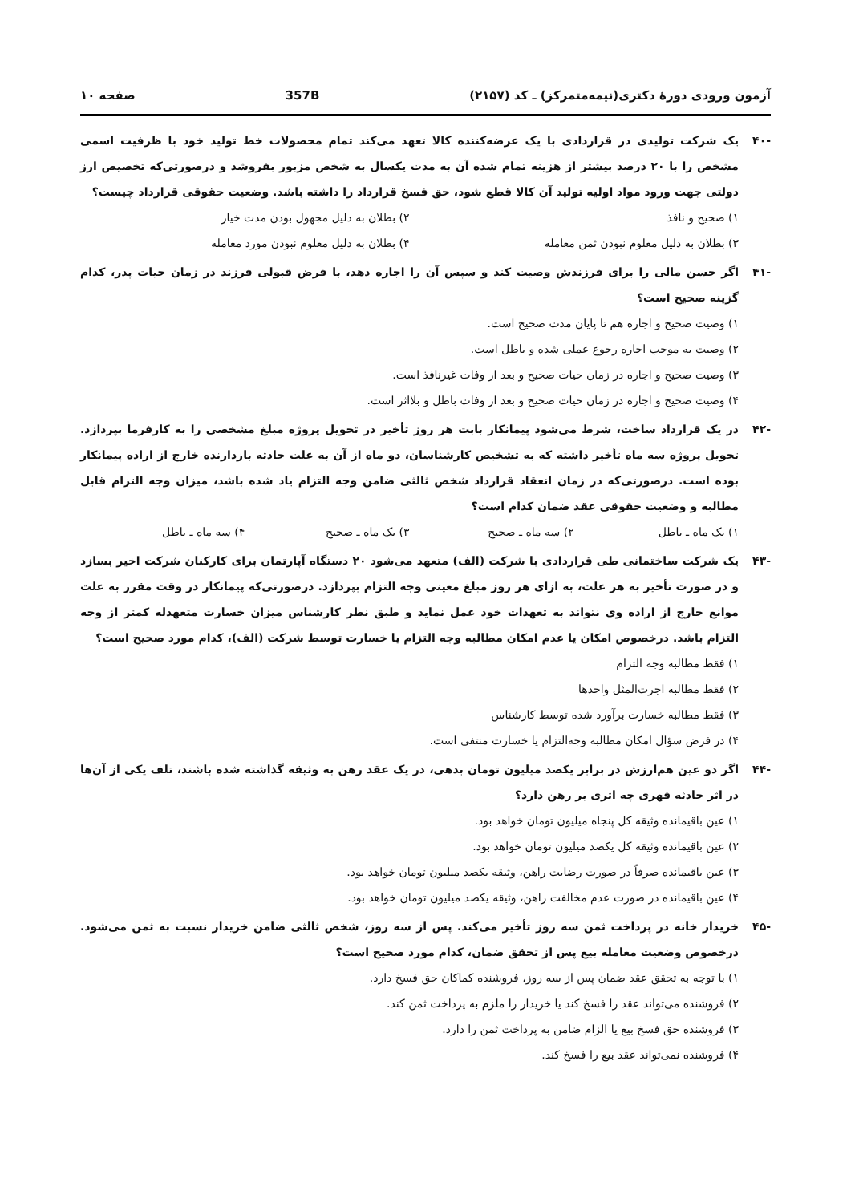آزمون ورودی دورهٔ دکتری(نیمه‌متمرکز) ـ کد (۲۱۵۷) 357B صفحه ۱۰
-۴۰ یک شرکت تولیدی در قراردادی با یک عرضه‌کننده کالا تعهد می‌کند تمام محصولات خط تولید خود با ظرفیت اسمی مشخص را با ۲۰ درصد بیشتر از هزینه تمام شده آن به مدت یکسال به شخص مزبور بفروشد و درصورتی‌که تخصیص ارز دولتی جهت ورود مواد اولیه تولید آن کالا قطع شود، حق فسخ قرارداد را داشته باشد. وضعیت حقوقی قرارداد چیست؟
۱) صحیح و نافذ
۲) بطلان به دلیل مجهول بودن مدت خیار
۳) بطلان به دلیل معلوم نبودن ثمن معامله
۴) بطلان به دلیل معلوم نبودن مورد معامله
-۴۱ اگر حسن مالی را برای فرزندش وصیت کند و سپس آن را اجاره دهد، با فرض قبولی فرزند در زمان حیات پدر، کدام گزینه صحیح است؟
۱) وصیت صحیح و اجاره هم تا پایان مدت صحیح است.
۲) وصیت به موجب اجاره رجوع عملی شده و باطل است.
۳) وصیت صحیح و اجاره در زمان حیات صحیح و بعد از وفات غیرنافذ است.
۴) وصیت صحیح و اجاره در زمان حیات صحیح و بعد از وفات باطل و بلااثر است.
-۴۲ در یک قرارداد ساخت، شرط می‌شود پیمانکار بابت هر روز تأخیر در تحویل پروژه مبلغ مشخصی را به کارفرما بپردازد. تحویل پروژه سه ماه تأخیر داشته که به تشخیص کارشناسان، دو ماه از آن به علت حادثه بازدارنده خارج از اراده پیمانکار بوده است. درصورتی‌که در زمان انعقاد قرارداد شخص ثالثی ضامن وجه التزام یاد شده باشد، میزان وجه التزام قابل مطالبه و وضعیت حقوقی عقد ضمان کدام است؟
۱) یک ماه ـ باطل
۲) سه ماه ـ صحیح
۳) یک ماه ـ صحیح
۴) سه ماه ـ باطل
-۴۳ یک شرکت ساختمانی طی قراردادی با شرکت (الف) متعهد می‌شود ۲۰ دستگاه آپارتمان برای کارکنان شرکت اخیر بسازد و در صورت تأخیر به هر علت، به ازای هر روز مبلغ معینی وجه التزام بپردازد. درصورتی‌که پیمانکار در وقت مقرر به علت موانع خارج از اراده وی نتواند به تعهدات خود عمل نماید و طبق نظر کارشناس میزان خسارت متعهدله کمتر از وجه التزام باشد. درخصوص امکان یا عدم امکان مطالبه وجه التزام یا خسارت توسط شرکت (الف)، کدام مورد صحیح است؟
۱) فقط مطالبه وجه التزام
۲) فقط مطالبه اجرت‌المثل واحدها
۳) فقط مطالبه خسارت برآورد شده توسط کارشناس
۴) در فرض سؤال امکان مطالبه وجه‌التزام یا خسارت منتفی است.
-۴۴ اگر دو عین هم‌ارزش در برابر یکصد میلیون تومان بدهی، در یک عقد رهن به وثیقه گذاشته شده باشند، تلف یکی از آن‌ها در اثر حادثه قهری چه اثری بر رهن دارد؟
۱) عین باقیمانده وثیقه کل پنجاه میلیون تومان خواهد بود.
۲) عین باقیمانده وثیقه کل یکصد میلیون تومان خواهد بود.
۳) عین باقیمانده صرفاً در صورت رضایت راهن، وثیقه یکصد میلیون تومان خواهد بود.
۴) عین باقیمانده در صورت عدم مخالفت راهن، وثیقه یکصد میلیون تومان خواهد بود.
-۴۵ خریدار خانه در پرداخت ثمن سه روز تأخیر می‌کند. پس از سه روز، شخص ثالثی ضامن خریدار نسبت به ثمن می‌شود. درخصوص وضعیت معامله بیع پس از تحقق ضمان، کدام مورد صحیح است؟
۱) با توجه به تحقق عقد ضمان پس از سه روز، فروشنده کماکان حق فسخ دارد.
۲) فروشنده می‌تواند عقد را فسخ کند یا خریدار را ملزم به پرداخت ثمن کند.
۳) فروشنده حق فسخ بیع یا الزام ضامن به پرداخت ثمن را دارد.
۴) فروشنده نمی‌تواند عقد بیع را فسخ کند.